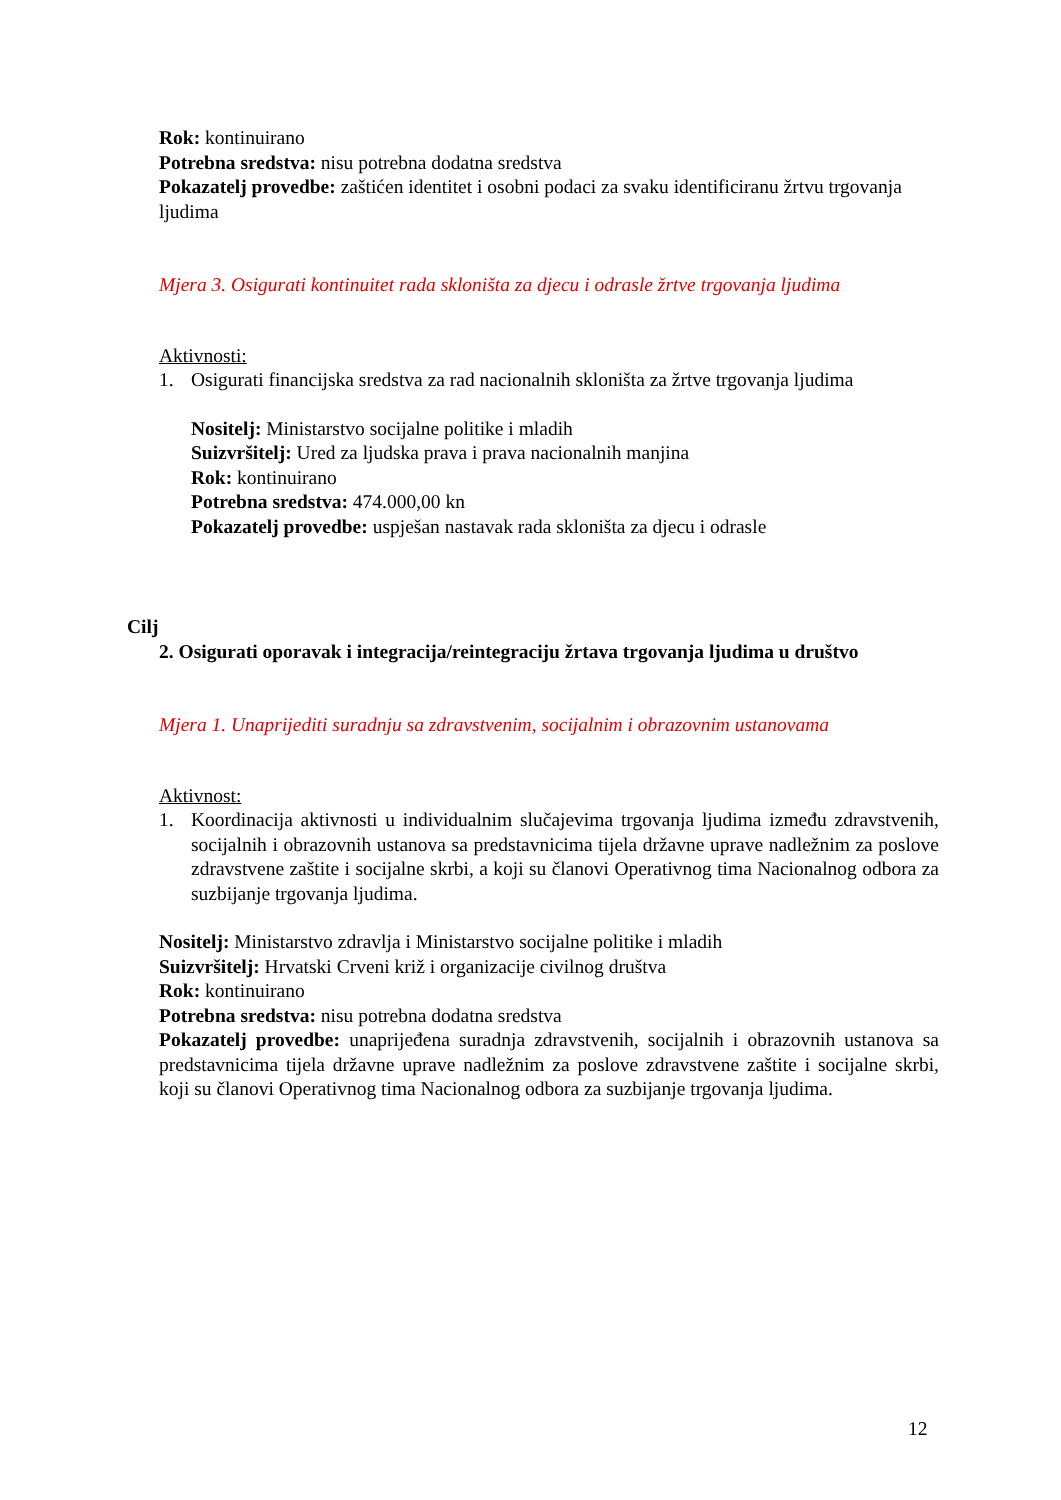Rok: kontinuirano
Potrebna sredstva: nisu potrebna dodatna sredstva
Pokazatelj provedbe: zaštićen identitet i osobni podaci za svaku identificiranu žrtvu trgovanja ljudima
Mjera 3. Osigurati kontinuitet rada skloništa za djecu i odrasle žrtve trgovanja ljudima
Aktivnosti:
1. Osigurati financijska sredstva za rad nacionalnih skloništa za žrtve trgovanja ljudima
Nositelj: Ministarstvo socijalne politike i mladih
Suizvršitelj: Ured za ljudska prava i prava nacionalnih manjina
Rok: kontinuirano
Potrebna sredstva: 474.000,00 kn
Pokazatelj provedbe: uspješan nastavak rada skloništa za djecu i odrasle
Cilj
2. Osigurati oporavak i integracija/reintegraciju žrtava trgovanja ljudima u društvo
Mjera 1. Unaprijediti suradnju sa zdravstvenim, socijalnim i obrazovnim ustanovama
Aktivnost:
1. Koordinacija aktivnosti u individualnim slučajevima trgovanja ljudima između zdravstvenih, socijalnih i obrazovnih ustanova sa predstavnicima tijela državne uprave nadležnim za poslove zdravstvene zaštite i socijalne skrbi, a koji su članovi Operativnog tima Nacionalnog odbora za suzbijanje trgovanja ljudima.
Nositelj: Ministarstvo zdravlja i Ministarstvo socijalne politike i mladih
Suizvršitelj: Hrvatski Crveni križ i organizacije civilnog društva
Rok: kontinuirano
Potrebna sredstva: nisu potrebna dodatna sredstva
Pokazatelj provedbe: unaprijeđena suradnja zdravstvenih, socijalnih i obrazovnih ustanova sa predstavnicima tijela državne uprave nadležnim za poslove zdravstvene zaštite i socijalne skrbi, koji su članovi Operativnog tima Nacionalnog odbora za suzbijanje trgovanja ljudima.
12